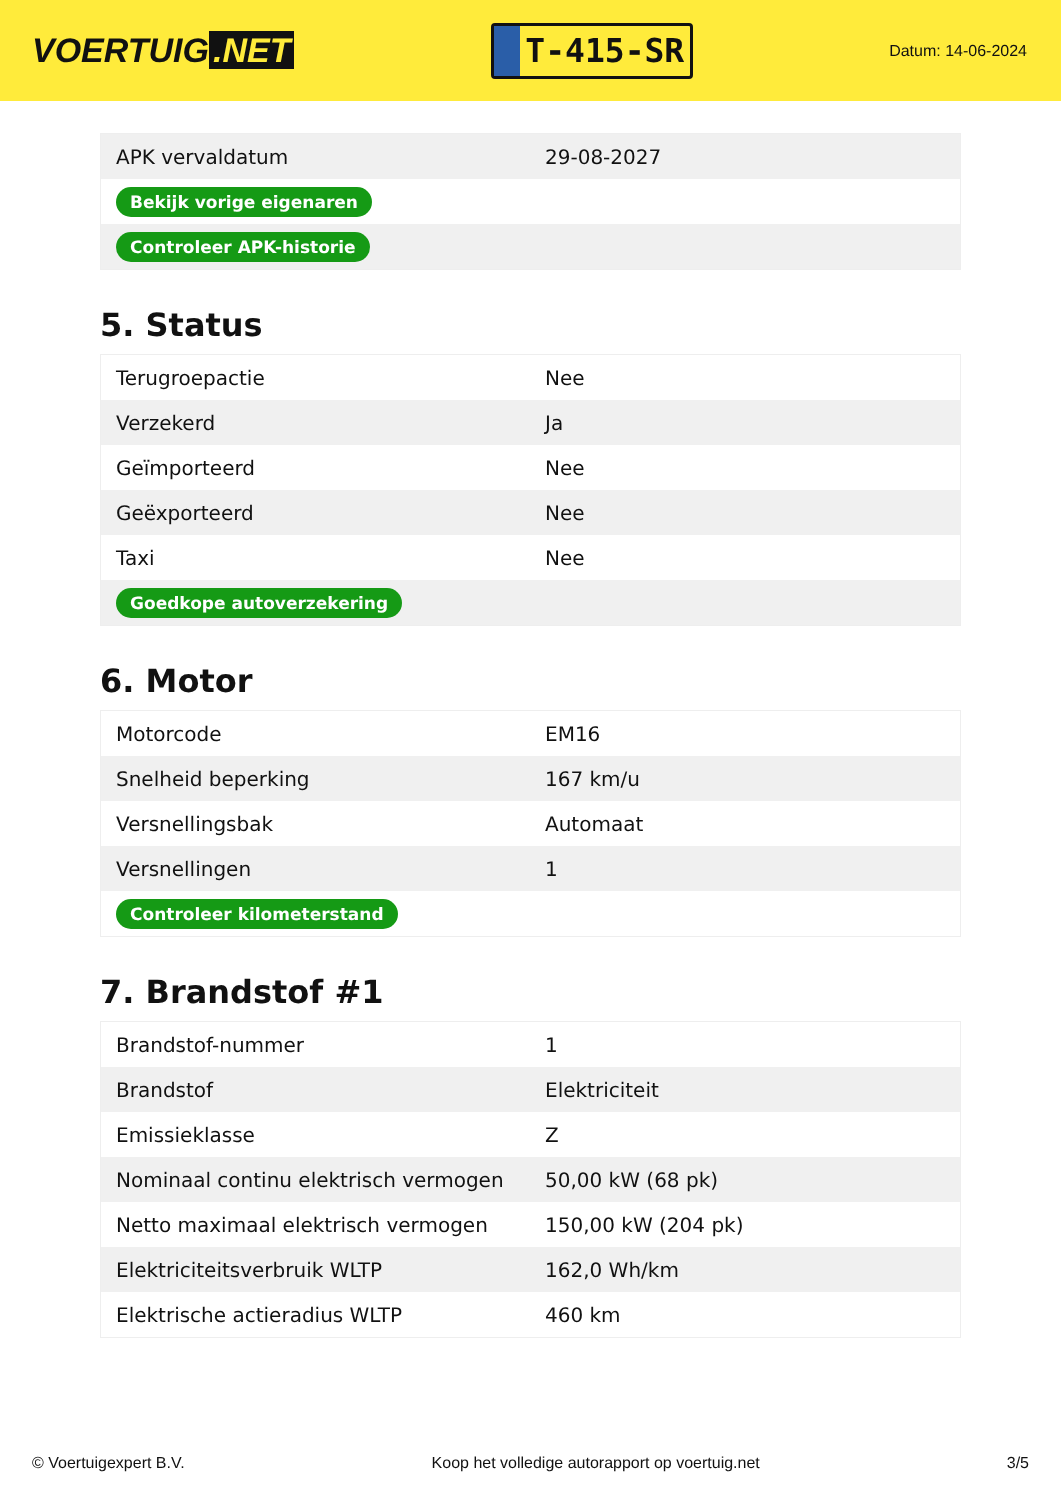VOERTUIG.NET
T-415-SR
Datum: 14-06-2024
| APK vervaldatum | 29-08-2027 |
| Bekijk vorige eigenaren | |
| Controleer APK-historie | |
5. Status
| Terugroepactie | Nee |
| Verzekerd | Ja |
| Geïmporteerd | Nee |
| Geëxporteerd | Nee |
| Taxi | Nee |
| Goedkope autoverzekering | |
6. Motor
| Motorcode | EM16 |
| Snelheid beperking | 167 km/u |
| Versnellingsbak | Automaat |
| Versnellingen | 1 |
| Controleer kilometerstand | |
7. Brandstof #1
| Brandstof-nummer | 1 |
| Brandstof | Elektriciteit |
| Emissieklasse | Z |
| Nominaal continu elektrisch vermogen | 50,00 kW (68 pk) |
| Netto maximaal elektrisch vermogen | 150,00 kW (204 pk) |
| Elektriciteitsverbruik WLTP | 162,0 Wh/km |
| Elektrische actieradius WLTP | 460 km |
© Voertuigexpert B.V. Koop het volledige autorapport op voertuig.net 3/5